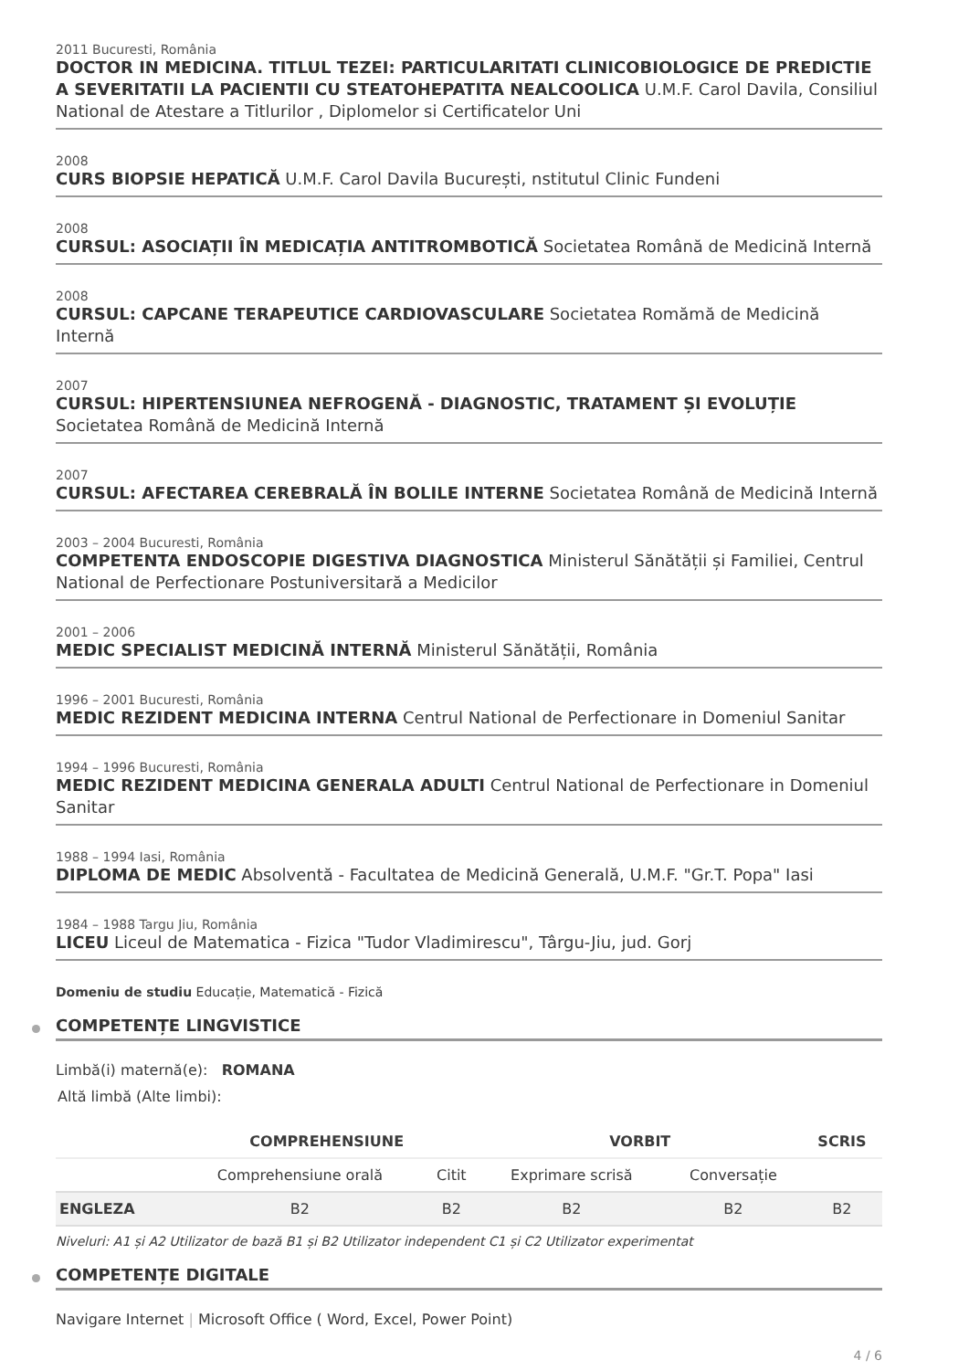2011 Bucuresti, România
DOCTOR IN MEDICINA. TITLUL TEZEI: PARTICULARITATI CLINICOBIOLOGICE DE PREDICTIE A SEVERITATII LA PACIENTII CU STEATOHEPATITA NEALCOOLICA U.M.F. Carol Davila, Consiliul National de Atestare a Titlurilor , Diplomelor si Certificatelor Uni
2008
CURS BIOPSIE HEPATICĂ U.M.F. Carol Davila București, nstitutul Clinic Fundeni
2008
CURSUL: ASOCIAȚII ÎN MEDICAȚIA ANTITROMBOTICĂ Societatea Română de Medicină Internă
2008
CURSUL: CAPCANE TERAPEUTICE CARDIOVASCULARE Societatea Romămă de Medicină Internă
2007
CURSUL: HIPERTENSIUNEA NEFROGENĂ - DIAGNOSTIC, TRATAMENT ȘI EVOLUȚIE Societatea Română de Medicină Internă
2007
CURSUL: AFECTAREA CEREBRALĂ ÎN BOLILE INTERNE Societatea Română de Medicină Internă
2003 – 2004 Bucuresti, România
COMPETENTA ENDOSCOPIE DIGESTIVA DIAGNOSTICA Ministerul Sănătății și Familiei, Centrul National de Perfectionare Postuniversitară a Medicilor
2001 – 2006
MEDIC SPECIALIST MEDICINĂ INTERNĂ Ministerul Sănătății, România
1996 – 2001 Bucuresti, România
MEDIC REZIDENT MEDICINA INTERNA Centrul National de Perfectionare in Domeniul Sanitar
1994 – 1996 Bucuresti, România
MEDIC REZIDENT MEDICINA GENERALA ADULTI Centrul National de Perfectionare in Domeniul Sanitar
1988 – 1994 Iasi, România
DIPLOMA DE MEDIC Absolventă - Facultatea de Medicină Generală, U.M.F. "Gr.T. Popa" Iasi
1984 – 1988 Targu Jiu, România
LICEU Liceul de Matematica - Fizica "Tudor Vladimirescu", Târgu-Jiu, jud. Gorj
Domeniu de studiu Educație, Matematică - Fizică
COMPETENȚE LINGVISTICE
Limbă(i) maternă(e): ROMANA
Altă limbă (Alte limbi):
| | COMPREHENSIUNE | | VORBIT | | SCRIS |
| --- | --- | --- | --- | --- | --- |
| | Comprehensiune orală | Citit | Exprimare scrisă | Conversație | |
| ENGLEZA | B2 | B2 | B2 | B2 | B2 |
Niveluri: A1 și A2 Utilizator de bază B1 și B2 Utilizator independent C1 și C2 Utilizator experimentat
COMPETENȚE DIGITALE
Navigare Internet | Microsoft Office ( Word, Excel, Power Point)
4 / 6